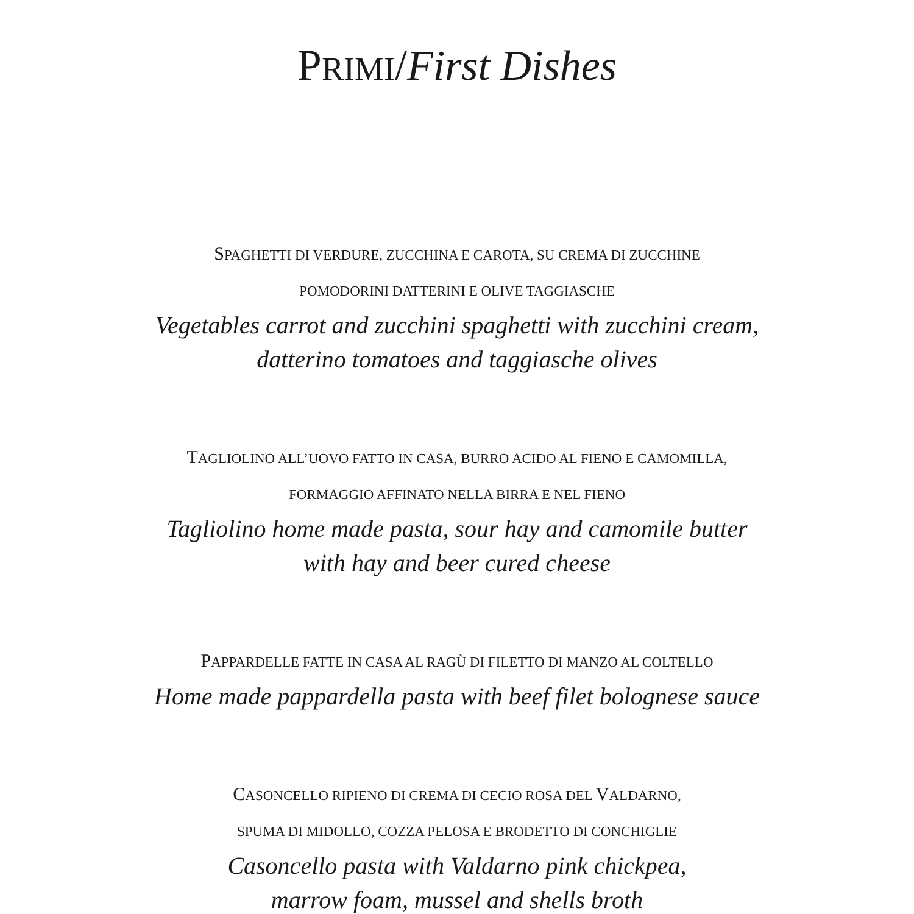PRIMI/First Dishes
SPAGHETTI DI VERDURE, ZUCCHINA E CAROTA, SU CREMA DI ZUCCHINE
POMODORINI DATTERINI E OLIVE TAGGIASCHE
Vegetables carrot and zucchini spaghetti with zucchini cream,
datterino tomatoes and taggiasche olives
TAGLIOLINO ALL’UOVO FATTO IN CASA, BURRO ACIDO AL FIENO E CAMOMILLA,
FORMAGGIO AFFINATO NELLA BIRRA E NEL FIENO
Tagliolino home made pasta, sour hay and camomile butter
with hay and beer cured cheese
PAPPARDELLE FATTE IN CASA AL RAGÙ DI FILETTO DI MANZO AL COLTELLO
Home made pappardella pasta with beef filet bolognese sauce
CASONCELLO RIPIENO DI CREMA DI CECIO ROSA DEL VALDARNO,
SPUMA DI MIDOLLO, COZZA PELOSA E BRODETTO DI CONCHIGLIE
Casoncello pasta with Valdarno pink chickpea,
marrow foam, mussel and shells broth